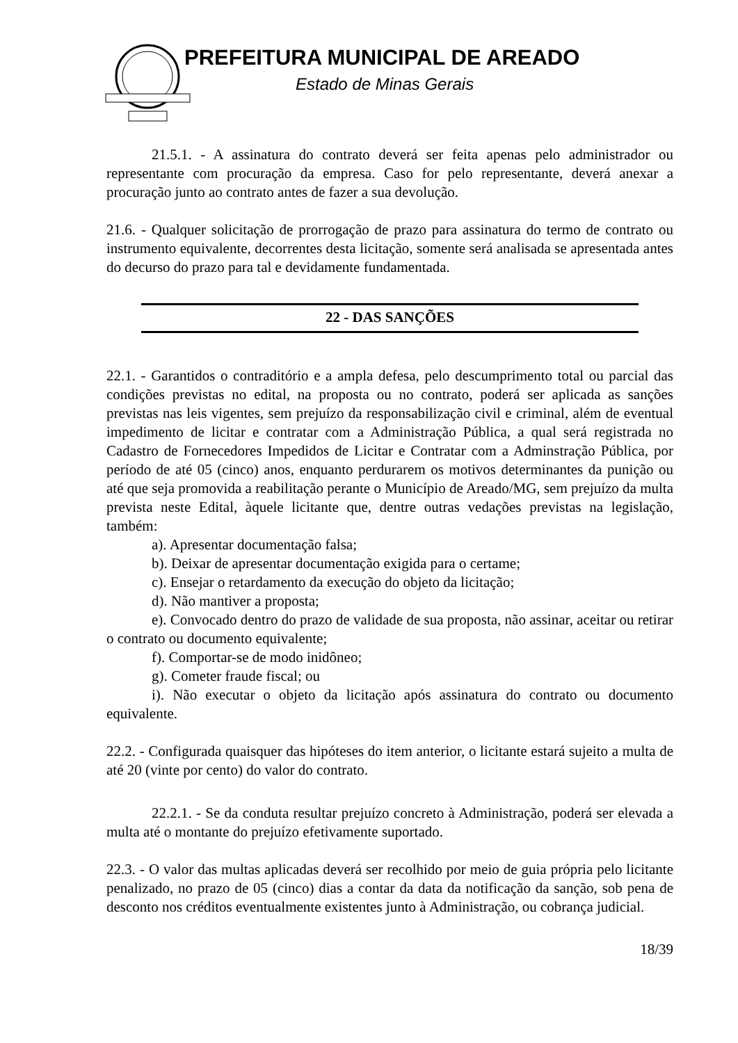PREFEITURA MUNICIPAL DE AREADO
Estado de Minas Gerais
21.5.1. - A assinatura do contrato deverá ser feita apenas pelo administrador ou representante com procuração da empresa. Caso for pelo representante, deverá anexar a procuração junto ao contrato antes de fazer a sua devolução.
21.6. - Qualquer solicitação de prorrogação de prazo para assinatura do termo de contrato ou instrumento equivalente, decorrentes desta licitação, somente será analisada se apresentada antes do decurso do prazo para tal e devidamente fundamentada.
22 - DAS SANÇÕES
22.1. - Garantidos o contraditório e a ampla defesa, pelo descumprimento total ou parcial das condições previstas no edital, na proposta ou no contrato, poderá ser aplicada as sanções previstas nas leis vigentes, sem prejuízo da responsabilização civil e criminal, além de eventual impedimento de licitar e contratar com a Administração Pública, a qual será registrada no Cadastro de Fornecedores Impedidos de Licitar e Contratar com a Adminstração Pública, por período de até 05 (cinco) anos, enquanto perdurarem os motivos determinantes da punição ou até que seja promovida a reabilitação perante o Município de Areado/MG, sem prejuízo da multa prevista neste Edital, àquele licitante que, dentre outras vedações previstas na legislação, também:
a). Apresentar documentação falsa;
b). Deixar de apresentar documentação exigida para o certame;
c). Ensejar o retardamento da execução do objeto da licitação;
d). Não mantiver a proposta;
e). Convocado dentro do prazo de validade de sua proposta, não assinar, aceitar ou retirar o contrato ou documento equivalente;
f). Comportar-se de modo inidôneo;
g). Cometer fraude fiscal; ou
i). Não executar o objeto da licitação após assinatura do contrato ou documento equivalente.
22.2. - Configurada quaisquer das hipóteses do item anterior, o licitante estará sujeito a multa de até 20 (vinte por cento) do valor do contrato.
22.2.1. - Se da conduta resultar prejuízo concreto à Administração, poderá ser elevada a multa até o montante do prejuízo efetivamente suportado.
22.3. - O valor das multas aplicadas deverá ser recolhido por meio de guia própria pelo licitante penalizado, no prazo de 05 (cinco) dias a contar da data da notificação da sanção, sob pena de desconto nos créditos eventualmente existentes junto à Administração, ou cobrança judicial.
18/39